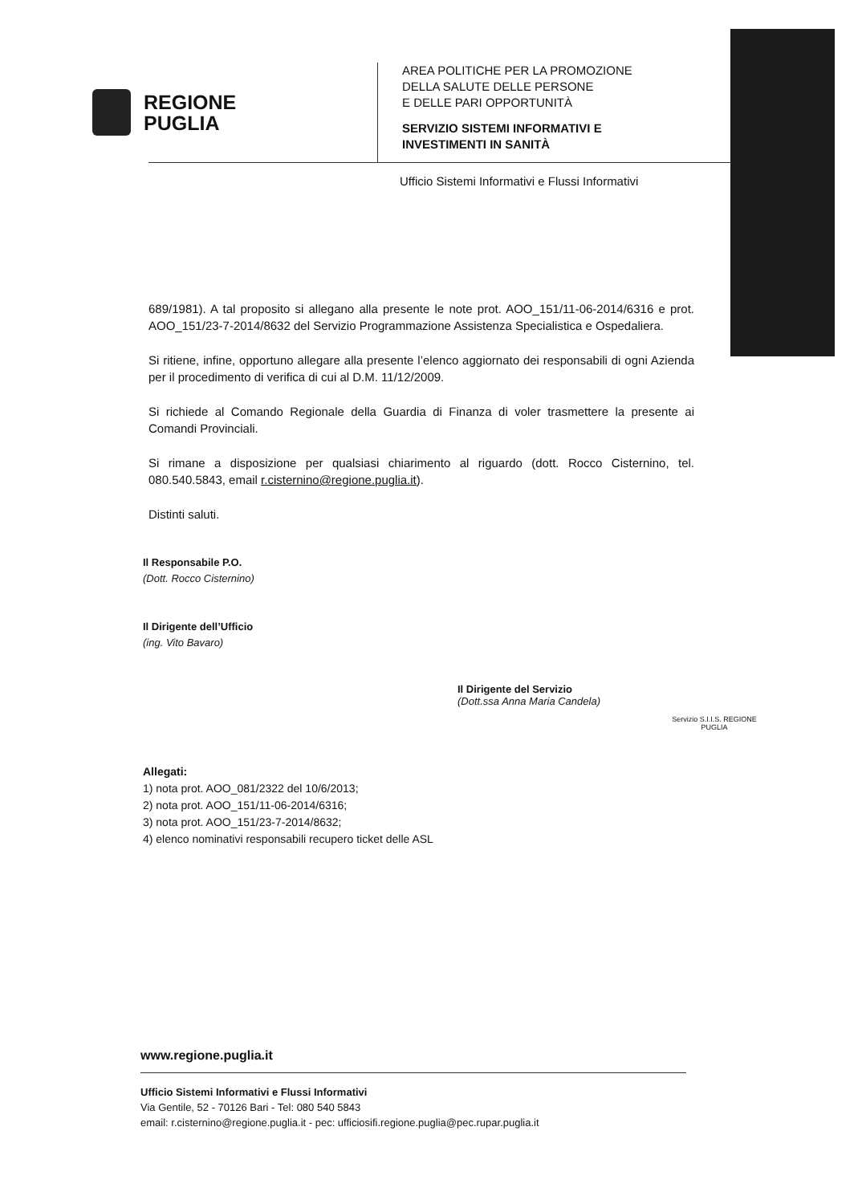REGIONE
PUGLIA
AREA POLITICHE PER LA PROMOZIONE
DELLA SALUTE DELLE PERSONE
E DELLE PARI OPPORTUNITÀ
SERVIZIO SISTEMI INFORMATIVI E
INVESTIMENTI IN SANITÀ
Ufficio Sistemi Informativi e Flussi Informativi
689/1981). A tal proposito si allegano alla presente le note prot. AOO_151/11-06-2014/6316 e prot. AOO_151/23-7-2014/8632 del Servizio Programmazione Assistenza Specialistica e Ospedaliera.
Si ritiene, infine, opportuno allegare alla presente l’elenco aggiornato dei responsabili di ogni Azienda per il procedimento di verifica di cui al D.M. 11/12/2009.
Si richiede al Comando Regionale della Guardia di Finanza di voler trasmettere la presente ai Comandi Provinciali.
Si rimane a disposizione per qualsiasi chiarimento al riguardo (dott. Rocco Cisternino, tel. 080.540.5843, email r.cisternino@regione.puglia.it).
Distinti saluti.
Il Responsabile P.O.
(Dott. Rocco Cisternino)
Il Dirigente dell’Ufficio
(ing. Vito Bavaro)
Il Dirigente del Servizio
(Dott.ssa Anna Maria Candela)
Servizio S.I.I.S. REGIONE PUGLIA
Allegati:
1) nota prot. AOO_081/2322 del 10/6/2013;
2) nota prot. AOO_151/11-06-2014/6316;
3) nota prot. AOO_151/23-7-2014/8632;
4) elenco nominativi responsabili recupero ticket delle ASL
www.regione.puglia.it
Ufficio Sistemi Informativi e Flussi Informativi
Via Gentile, 52 - 70126 Bari - Tel: 080 540 5843
email: r.cisternino@regione.puglia.it - pec: ufficiosifi.regione.puglia@pec.rupar.puglia.it